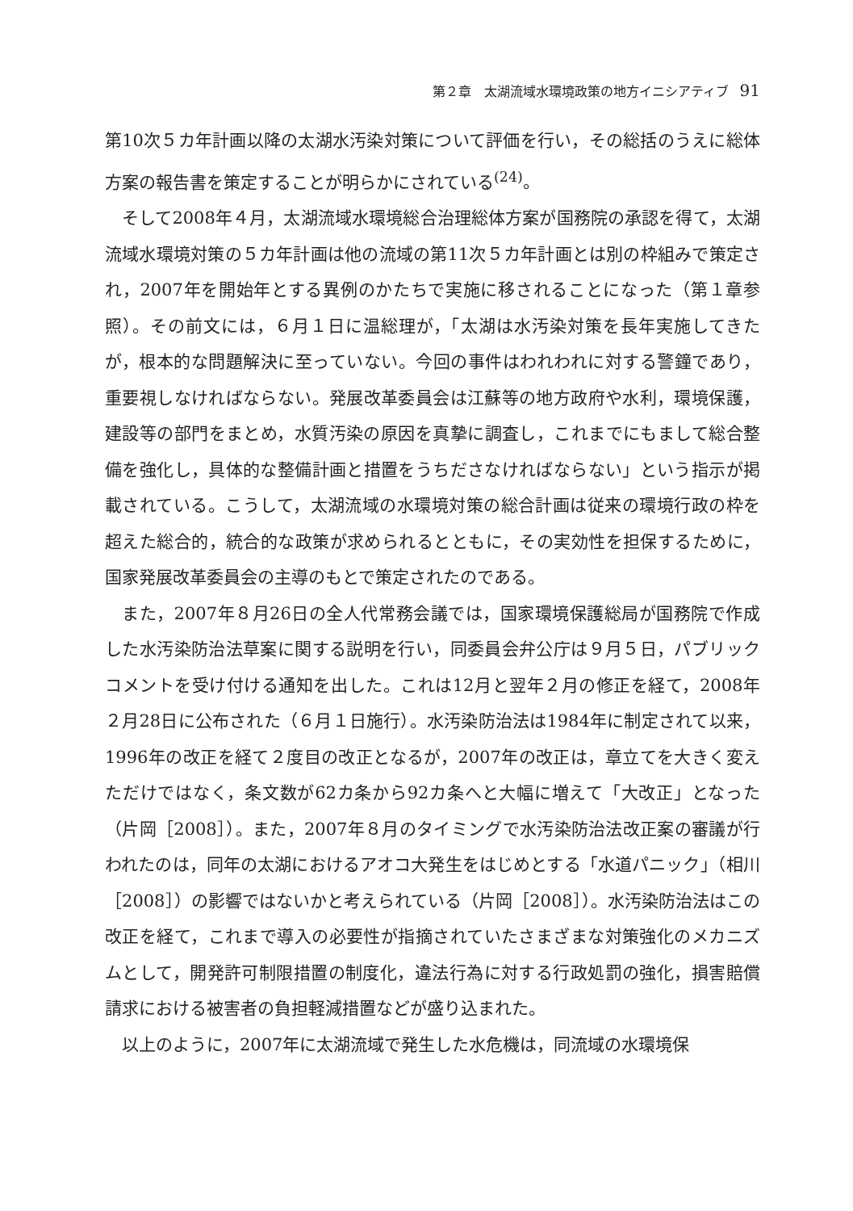第２章　太湖流域水環境政策の地方イニシアティブ 91
第10次５カ年計画以降の太湖水汚染対策について評価を行い，その総括のうえに総体方案の報告書を策定することが明らかにされている<sup>(24)</sup>。
そして2008年４月，太湖流域水環境総合治理総体方案が国務院の承認を得て，太湖流域水環境対策の５カ年計画は他の流域の第11次５カ年計画とは別の枠組みで策定され，2007年を開始年とする異例のかたちで実施に移されることになった（第１章参照）。その前文には，６月１日に温総理が，「太湖は水汚染対策を長年実施してきたが，根本的な問題解決に至っていない。今回の事件はわれわれに対する警鐘であり，重要視しなければならない。発展改革委員会は江蘇等の地方政府や水利，環境保護，建設等の部門をまとめ，水質汚染の原因を真摯に調査し，これまでにもまして総合整備を強化し，具体的な整備計画と措置をうちださなければならない」という指示が掲載されている。こうして，太湖流域の水環境対策の総合計画は従来の環境行政の枠を超えた総合的，統合的な政策が求められるとともに，その実効性を担保するために，国家発展改革委員会の主導のもとで策定されたのである。
また，2007年８月26日の全人代常務会議では，国家環境保護総局が国務院で作成した水汚染防治法草案に関する説明を行い，同委員会弁公庁は９月５日，パブリックコメントを受け付ける通知を出した。これは12月と翌年２月の修正を経て，2008年２月28日に公布された（６月１日施行）。水汚染防治法は1984年に制定されて以来，1996年の改正を経て２度目の改正となるが，2007年の改正は，章立てを大きく変えただけではなく，条文数が62カ条から92カ条へと大幅に増えて「大改正」となった（片岡［2008］）。また，2007年８月のタイミングで水汚染防治法改正案の審議が行われたのは，同年の太湖におけるアオコ大発生をはじめとする「水道パニック」（相川［2008］）の影響ではないかと考えられている（片岡［2008］）。水汚染防治法はこの改正を経て，これまで導入の必要性が指摘されていたさまざまな対策強化のメカニズムとして，開発許可制限措置の制度化，違法行為に対する行政処罰の強化，損害賠償請求における被害者の負担軽減措置などが盛り込まれた。
以上のように，2007年に太湖流域で発生した水危機は，同流域の水環境保